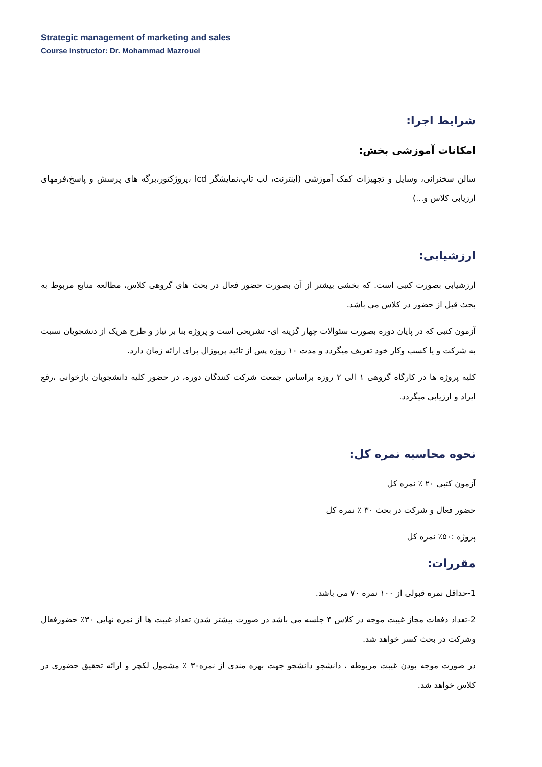Strategic management of marketing and sales
Course instructor: Dr. Mohammad Mazrouei
شرایط اجرا:
امکانات آموزشی بخش:
سالن سخنرانی، وسایل و تجهیزات کمک آموزشی (اینترنت، لب تاپ،نمایشگر lcd ،پروژکتور،برگه های پرسش و پاسخ،فرمهای ارزیابی کلاس و...)
ارزشیابی:
ارزشیابی بصورت کتبی است. که بخشی بیشتر از آن بصورت حضور فعال در بحث های گروهی کلاس، مطالعه منابع مربوط به بحث قبل از حضور در کلاس می باشد.
آزمون کتبی که در پایان دوره بصورت سئوالات چهار گزینه ای- تشریحی است و پروژه بنا بر نیاز و طرح هریک از دنشجویان نسبت به شرکت و یا کسب وکار خود تعریف میگردد و مدت ۱۰ روزه پس از تائید پرپوزال برای ارائه زمان دارد.
کلیه پروژه ها در کارگاه گروهی ۱ الی ۲ روزه براساس جمعت شرکت کنندگان دوره، در حضور کلیه دانشجویان بازخوانی ،رفع ایراد و ارزیابی میگردد.
نحوه محاسبه نمره کل:
آزمون کتبی ۲۰ ٪ نمره کل
حضور فعال و شرکت در بحث ۳۰ ٪ نمره کل
پروژه :۵۰٪ نمره کل
مقررات:
1-حداقل نمره قبولی از ۱۰۰ نمره ۷۰ می باشد.
2-تعداد دفعات مجاز غیبت موجه در کلاس ۴ جلسه می باشد در صورت بیشتر شدن تعداد غیبت ها از نمره نهایی ۳۰٪ حضورفعال وشرکت در بحث کسر خواهد شد.
در صورت موجه بودن غیبت مربوطه ، دانشجو دانشجو جهت بهره مندی از نمره۳۰ ٪ مشمول لکچر و ارائه تحقیق حضوری در کلاس خواهد شد.